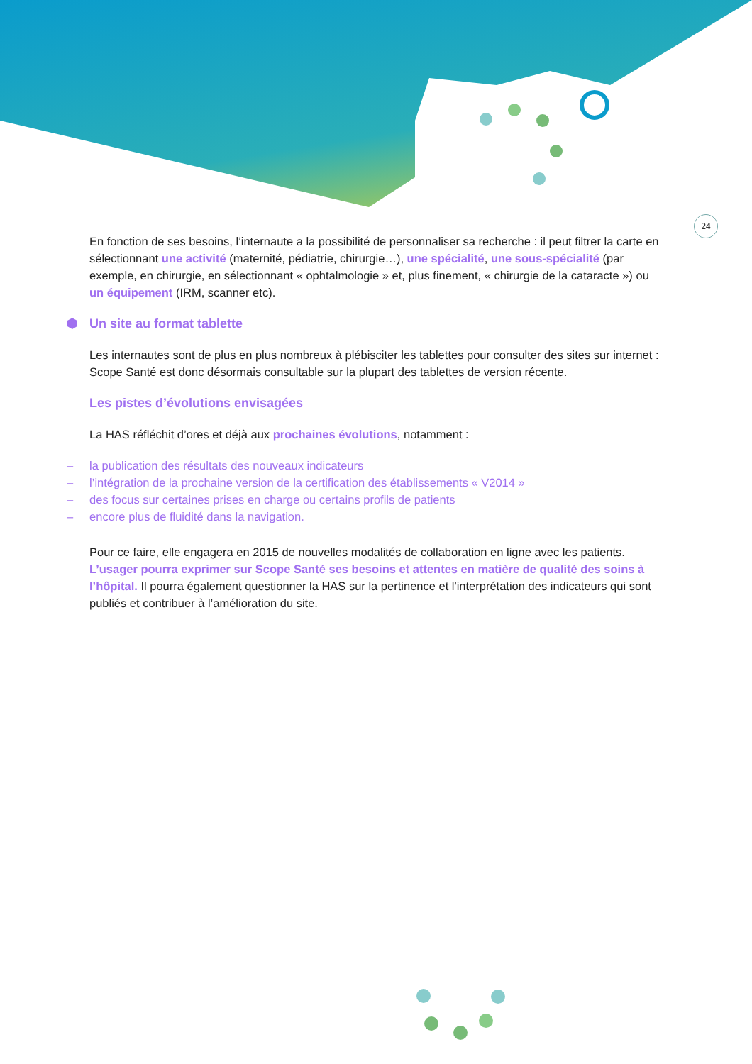24
En fonction de ses besoins, l’internaute a la possibilité de personnaliser sa recherche : il peut filtrer la carte en sélectionnant une activité (maternité, pédiatrie, chirurgie…), une spécialité, une sous-spécialité (par exemple, en chirurgie, en sélectionnant « ophtalmologie » et, plus finement, « chirurgie de la cataracte ») ou un équipement (IRM, scanner etc).
⬢ Un site au format tablette
Les internautes sont de plus en plus nombreux à plébisciter les tablettes pour consulter des sites sur internet : Scope Santé est donc désormais consultable sur la plupart des tablettes de version récente.
Les pistes d’évolutions envisagées
La HAS réfléchit d’ores et déjà aux prochaines évolutions, notamment :
– la publication des résultats des nouveaux indicateurs
– l’intégration de la prochaine version de la certification des établissements « V2014 »
– des focus sur certaines prises en charge ou certains profils de patients
– encore plus de fluidité dans la navigation.
Pour ce faire, elle engagera en 2015 de nouvelles modalités de collaboration en ligne avec les patients. L’usager pourra exprimer sur Scope Santé ses besoins et attentes en matière de qualité des soins à l’hôpital. Il pourra également questionner la HAS sur la pertinence et l'interprétation des indicateurs qui sont publiés et contribuer à l’amélioration du site.